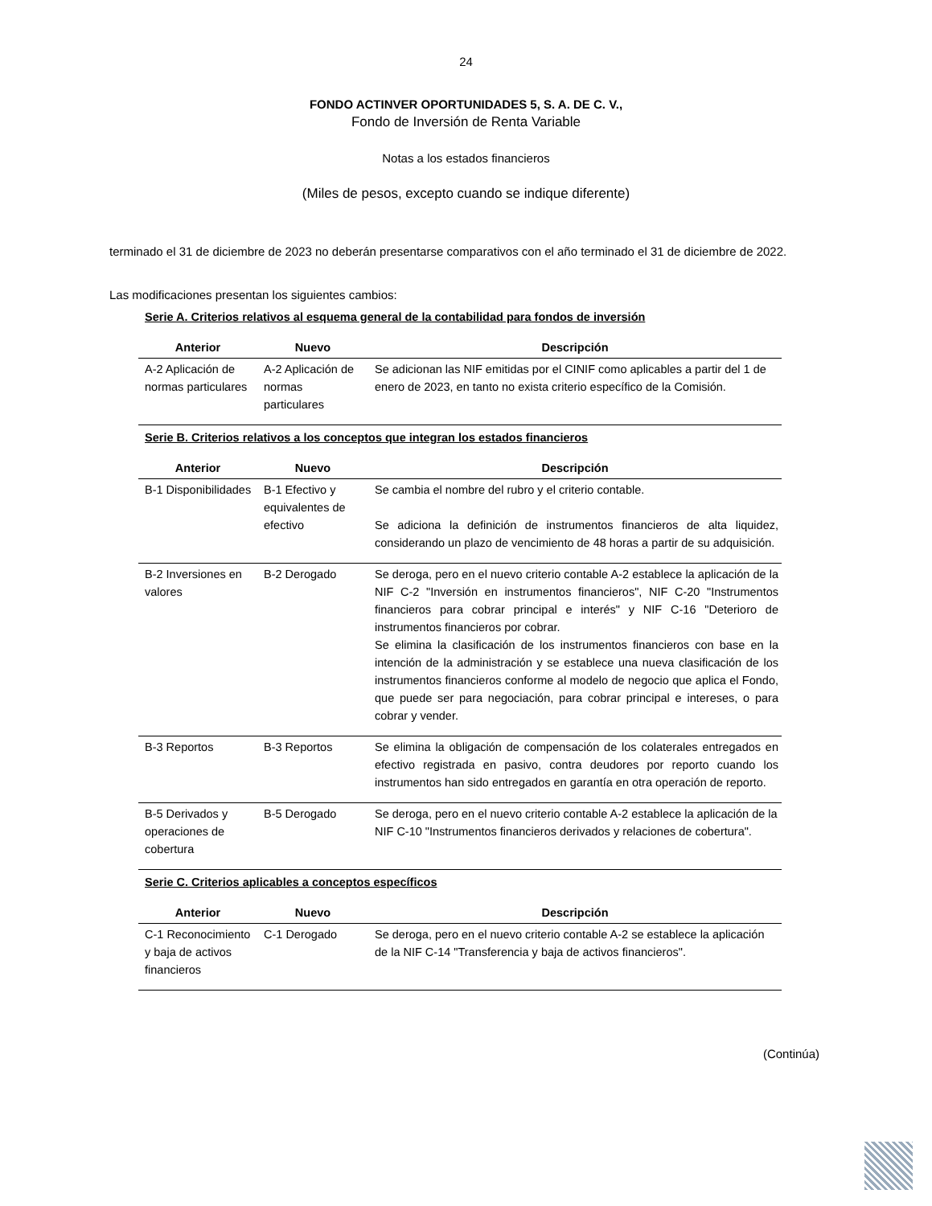24
FONDO ACTINVER OPORTUNIDADES 5, S. A. DE C. V.,
Fondo de Inversión de Renta Variable
Notas a los estados financieros
(Miles de pesos, excepto cuando se indique diferente)
terminado el 31 de diciembre de 2023 no deberán presentarse comparativos con el año terminado el 31 de diciembre de 2022.
Las modificaciones presentan los siguientes cambios:
| Serie A. Criterios relativos al esquema general de la contabilidad para fondos de inversión | | |
| Anterior | Nuevo | Descripción |
| A-2 Aplicación de normas particulares | A-2 Aplicación de normas particulares | Se adicionan las NIF emitidas por el CINIF como aplicables a partir del 1 de enero de 2023, en tanto no exista criterio específico de la Comisión. |
| Serie B. Criterios relativos a los conceptos que integran los estados financieros | | |
| Anterior | Nuevo | Descripción |
| B-1 Disponibilidades | B-1 Efectivo y equivalentes de efectivo | Se cambia el nombre del rubro y el criterio contable. Se adiciona la definición de instrumentos financieros de alta liquidez, considerando un plazo de vencimiento de 48 horas a partir de su adquisición. |
| B-2 Inversiones en valores | B-2 Derogado | Se deroga, pero en el nuevo criterio contable A-2 establece la aplicación de la NIF C-2 "Inversión en instrumentos financieros", NIF C-20 "Instrumentos financieros para cobrar principal e interés" y NIF C-16 "Deterioro de instrumentos financieros por cobrar. Se elimina la clasificación de los instrumentos financieros con base en la intención de la administración y se establece una nueva clasificación de los instrumentos financieros conforme al modelo de negocio que aplica el Fondo, que puede ser para negociación, para cobrar principal e intereses, o para cobrar y vender. |
| B-3 Reportos | B-3 Reportos | Se elimina la obligación de compensación de los colaterales entregados en efectivo registrada en pasivo, contra deudores por reporto cuando los instrumentos han sido entregados en garantía en otra operación de reporto. |
| B-5 Derivados y operaciones de cobertura | B-5 Derogado | Se deroga, pero en el nuevo criterio contable A-2 establece la aplicación de la NIF C-10 "Instrumentos financieros derivados y relaciones de cobertura". |
| Serie C. Criterios aplicables a conceptos específicos | | |
| Anterior | Nuevo | Descripción |
| C-1 Reconocimiento y baja de activos financieros | C-1 Derogado | Se deroga, pero en el nuevo criterio contable A-2 se establece la aplicación de la NIF C-14 "Transferencia y baja de activos financieros". |
(Continúa)